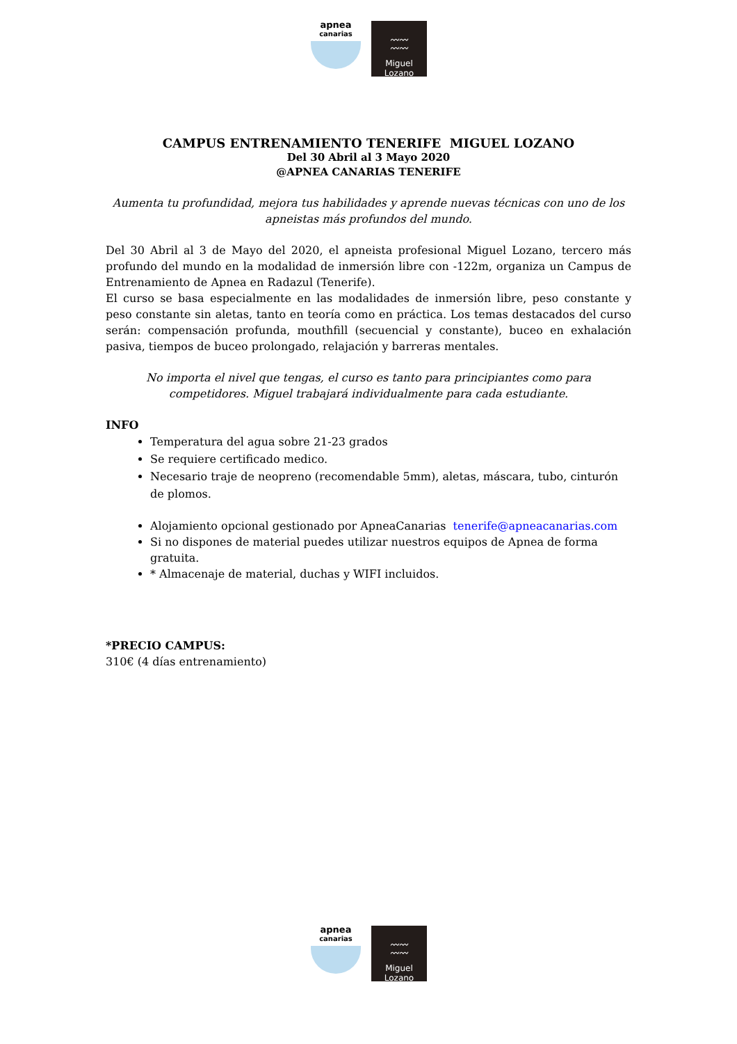apnea
canarias
〰〰
〰〰
Miguel Lozano
CAMPUS ENTRENAMIENTO TENERIFE MIGUEL LOZANO
Del 30 Abril al 3 Mayo 2020
@APNEA CANARIAS TENERIFE
Aumenta tu profundidad, mejora tus habilidades y aprende nuevas técnicas con uno de los apneistas más profundos del mundo.
Del 30 Abril al 3 de Mayo del 2020, el apneista profesional Miguel Lozano, tercero más profundo del mundo en la modalidad de inmersión libre con -122m, organiza un Campus de Entrenamiento de Apnea en Radazul (Tenerife).
El curso se basa especialmente en las modalidades de inmersión libre, peso constante y peso constante sin aletas, tanto en teoría como en práctica. Los temas destacados del curso serán: compensación profunda, mouthfill (secuencial y constante), buceo en exhalación pasiva, tiempos de buceo prolongado, relajación y barreras mentales.
No importa el nivel que tengas, el curso es tanto para principiantes como para competidores. Miguel trabajará individualmente para cada estudiante.
INFO
Temperatura del agua sobre 21-23 grados
Se requiere certificado medico.
Necesario traje de neopreno (recomendable 5mm), aletas, máscara, tubo, cinturón de plomos.
Alojamiento opcional gestionado por ApneaCanarias tenerife@apneacanarias.com
Si no dispones de material puedes utilizar nuestros equipos de Apnea de forma gratuita.
* Almacenaje de material, duchas y WIFI incluidos.
*PRECIO CAMPUS:
310€ (4 días entrenamiento)
apnea
canarias
〰〰
〰〰
Miguel Lozano